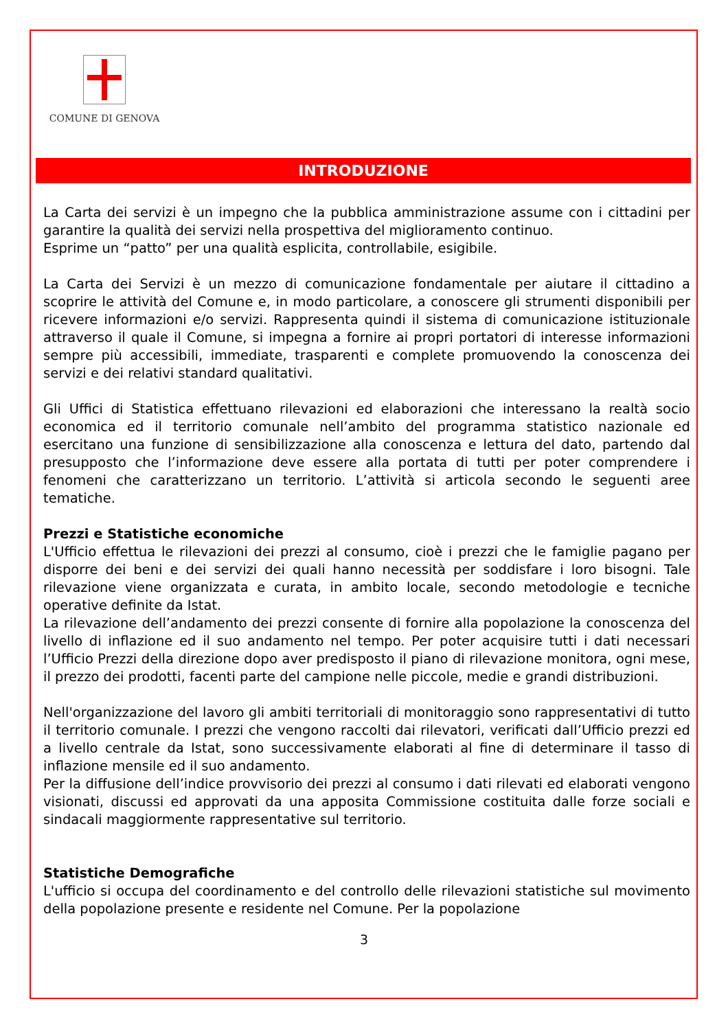COMUNE DI GENOVA
INTRODUZIONE
La Carta dei servizi è un impegno che la pubblica amministrazione assume con i cittadini per garantire la qualità dei servizi nella prospettiva del miglioramento continuo.
Esprime un “patto” per una qualità esplicita, controllabile, esigibile.
La Carta dei Servizi è un mezzo di comunicazione fondamentale per aiutare il cittadino a scoprire le attività del Comune e, in modo particolare, a conoscere gli strumenti disponibili per ricevere informazioni e/o servizi. Rappresenta quindi il sistema di comunicazione istituzionale attraverso il quale il Comune, si impegna a fornire ai propri portatori di interesse informazioni sempre più accessibili, immediate, trasparenti e complete promuovendo la conoscenza dei servizi e dei relativi standard qualitativi.
Gli Uffici di Statistica effettuano rilevazioni ed elaborazioni che interessano la realtà socio economica ed il territorio comunale nell’ambito del programma statistico nazionale ed esercitano una funzione di sensibilizzazione alla conoscenza e lettura del dato, partendo dal presupposto che l’informazione deve essere alla portata di tutti per poter comprendere i fenomeni che caratterizzano un territorio. L’attività si articola secondo le seguenti aree tematiche.
Prezzi e Statistiche economiche
L'Ufficio effettua le rilevazioni dei prezzi al consumo, cioè i prezzi che le famiglie pagano per disporre dei beni e dei servizi dei quali hanno necessità per soddisfare i loro bisogni. Tale rilevazione viene organizzata e curata, in ambito locale, secondo metodologie e tecniche operative definite da Istat.
La rilevazione dell’andamento dei prezzi consente di fornire alla popolazione la conoscenza del livello di inflazione ed il suo andamento nel tempo. Per poter acquisire tutti i dati necessari l’Ufficio Prezzi della direzione dopo aver predisposto il piano di rilevazione monitora, ogni mese, il prezzo dei prodotti, facenti parte del campione nelle piccole, medie e grandi distribuzioni.
Nell'organizzazione del lavoro gli ambiti territoriali di monitoraggio sono rappresentativi di tutto il territorio comunale. I prezzi che vengono raccolti dai rilevatori, verificati dall’Ufficio prezzi ed a livello centrale da Istat, sono successivamente elaborati al fine di determinare il tasso di inflazione mensile ed il suo andamento.
Per la diffusione dell’indice provvisorio dei prezzi al consumo i dati rilevati ed elaborati vengono visionati, discussi ed approvati da una apposita Commissione costituita dalle forze sociali e sindacali maggiormente rappresentative sul territorio.
Statistiche Demografiche
L'ufficio si occupa del coordinamento e del controllo delle rilevazioni statistiche sul movimento della popolazione presente e residente nel Comune. Per la popolazione
3